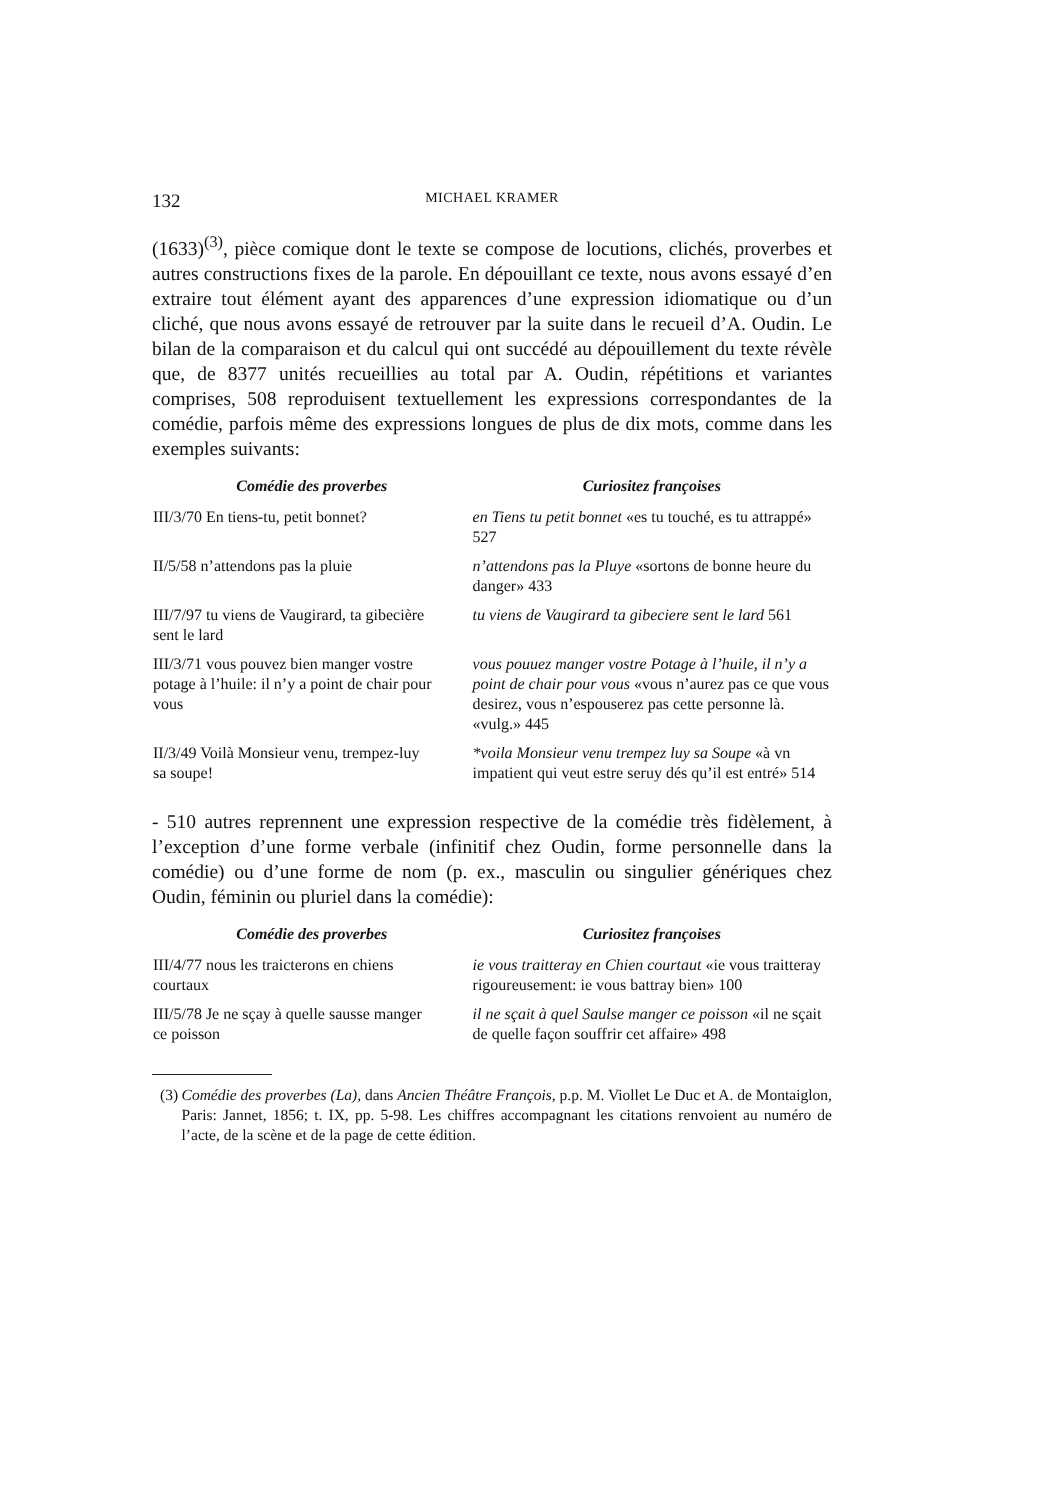132
MICHAEL KRAMER
(1633)<sup>(3)</sup>, pièce comique dont le texte se compose de locutions, clichés, proverbes et autres constructions fixes de la parole. En dépouillant ce texte, nous avons essayé d’en extraire tout élément ayant des apparences d’une expression idiomatique ou d’un cliché, que nous avons essayé de retrouver par la suite dans le recueil d’A. Oudin. Le bilan de la comparaison et du calcul qui ont succédé au dépouillement du texte révèle que, de 8377 unités recueillies au total par A. Oudin, répétitions et variantes comprises, 508 reproduisent textuellement les expressions correspondantes de la comédie, parfois même des expressions longues de plus de dix mots, comme dans les exemples suivants:
| Comédie des proverbes | Curiositez françoises |
| --- | --- |
| III/3/70 En tiens-tu, petit bonnet? | en Tiens tu petit bonnet «es tu touché, es tu attrappé» 527 |
| II/5/58 n’attendons pas la pluie | n’attendons pas la Pluye «sortons de bonne heure du danger» 433 |
| III/7/97 tu viens de Vaugirard, ta gibecière sent le lard | tu viens de Vaugirard ta gibeciere sent le lard 561 |
| III/3/71 vous pouvez bien manger vostre potage à l’huile: il n’y a point de chair pour vous | vous pouuez manger vostre Potage à l’huile, il n’y a point de chair pour vous «vous n’aurez pas ce que vous desirez, vous n’espouserez pas cette personne là. «vulg.» 445 |
| II/3/49 Voilà Monsieur venu, trempez-luy sa soupe! | *voila Monsieur venu trempez luy sa Soupe «à vn impatient qui veut estre seruy dés qu’il est entré» 514 |
- 510 autres reprennent une expression respective de la comédie très fidèlement, à l’exception d’une forme verbale (infinitif chez Oudin, forme personnelle dans la comédie) ou d’une forme de nom (p. ex., masculin ou singulier génériques chez Oudin, féminin ou pluriel dans la comédie):
| Comédie des proverbes | Curiositez françoises |
| --- | --- |
| III/4/77 nous les traicterons en chiens courtaux | ie vous traitteray en Chien courtaut «ie vous traitteray rigoureusement: ie vous battray bien» 100 |
| III/5/78 Je ne sçay à quelle sausse manger ce poisson | il ne sçait à quel Saulse manger ce poisson «il ne sçait de quelle façon souffrir cet affaire» 498 |
(3) Comédie des proverbes (La), dans Ancien Théâtre François, p.p. M. Viollet Le Duc et A. de Montaiglon, Paris: Jannet, 1856; t. IX, pp. 5-98. Les chiffres accompagnant les citations renvoient au numéro de l’acte, de la scène et de la page de cette édition.